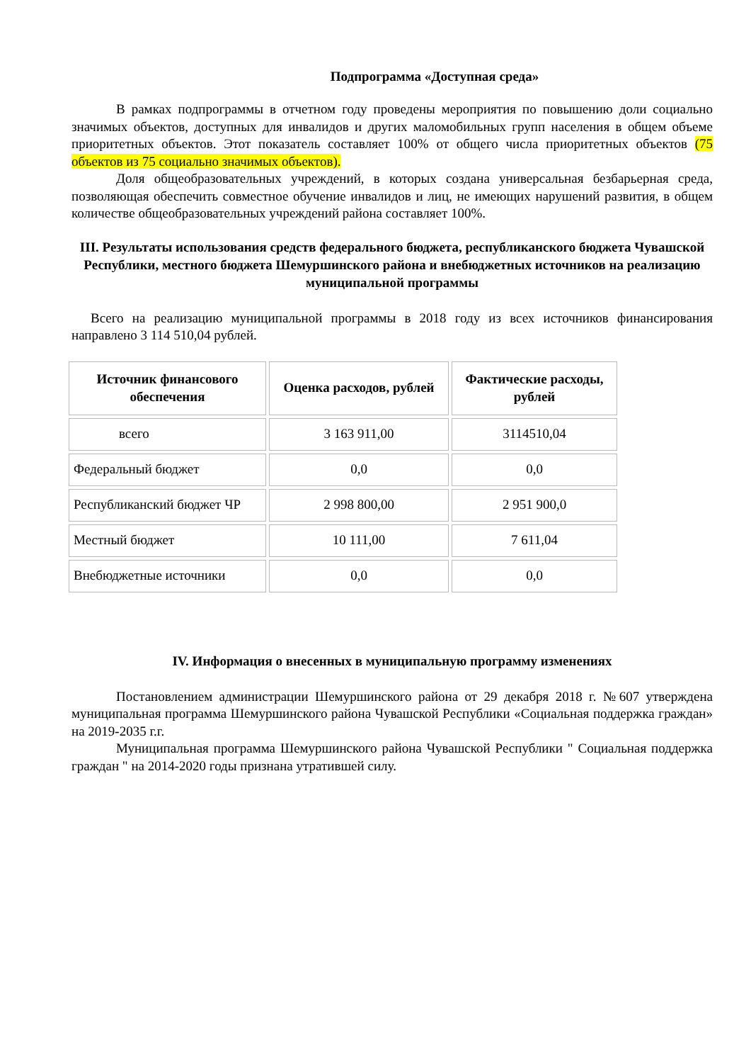Подпрограмма «Доступная среда»
В рамках подпрограммы в отчетном году проведены мероприятия по повышению доли социально значимых объектов, доступных для инвалидов и других маломобильных групп населения в общем объеме приоритетных объектов. Этот показатель составляет 100% от общего числа приоритетных объектов (75 объектов из 75 социально значимых объектов).
Доля общеобразовательных учреждений, в которых создана универсальная безбарьерная среда, позволяющая обеспечить совместное обучение инвалидов и лиц, не имеющих нарушений развития, в общем количестве общеобразовательных учреждений района составляет 100%.
III. Результаты использования средств федерального бюджета, республиканского бюджета Чувашской Республики, местного бюджета Шемуршинского района и внебюджетных источников на реализацию муниципальной программы
Всего на реализацию муниципальной программы в 2018 году из всех источников финансирования направлено 3 114 510,04 рублей.
| Источник финансового обеспечения | Оценка расходов, рублей | Фактические расходы, рублей |
| --- | --- | --- |
| всего | 3 163 911,00 | 3114510,04 |
| Федеральный бюджет | 0,0 | 0,0 |
| Республиканский бюджет ЧР | 2 998 800,00 | 2 951 900,0 |
| Местный бюджет | 10 111,00 | 7 611,04 |
| Внебюджетные источники | 0,0 | 0,0 |
IV. Информация о внесенных в муниципальную программу изменениях
Постановлением администрации Шемуршинского района от 29 декабря 2018 г. №607 утверждена муниципальная программа Шемуршинского района Чувашской Республики «Социальная поддержка граждан» на 2019-2035 г.г.
Муниципальная программа Шемуршинского района Чувашской Республики " Социальная поддержка граждан " на 2014-2020 годы признана утратившей силу.